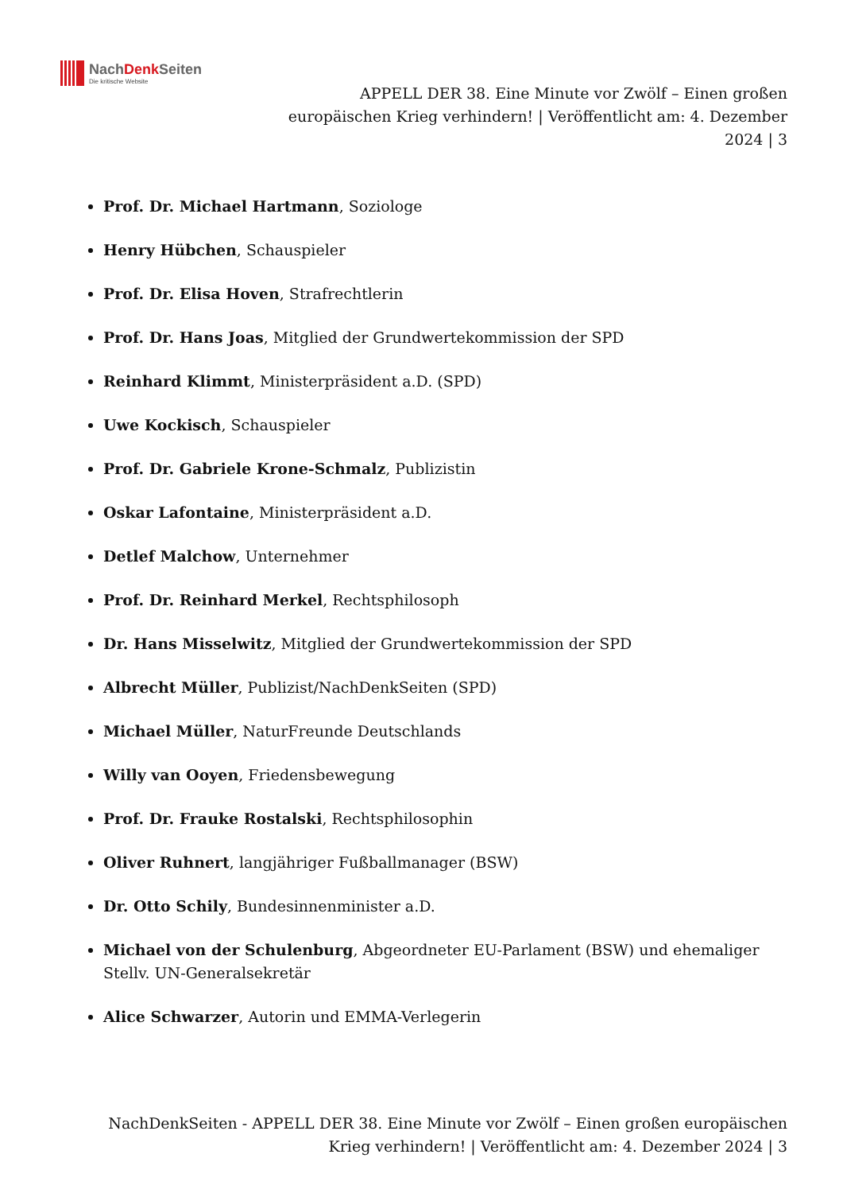NachDenk Seiten
Die kritische Website
APPELL DER 38. Eine Minute vor Zwölf – Einen großen europäischen Krieg verhindern! | Veröffentlicht am: 4. Dezember 2024 | 3
Prof. Dr. Michael Hartmann, Soziologe
Henry Hübchen, Schauspieler
Prof. Dr. Elisa Hoven, Strafrechtlerin
Prof. Dr. Hans Joas, Mitglied der Grundwertekommission der SPD
Reinhard Klimmt, Ministerpräsident a.D. (SPD)
Uwe Kockisch, Schauspieler
Prof. Dr. Gabriele Krone-Schmalz, Publizistin
Oskar Lafontaine, Ministerpräsident a.D.
Detlef Malchow, Unternehmer
Prof. Dr. Reinhard Merkel, Rechtsphilosoph
Dr. Hans Misselwitz, Mitglied der Grundwertekommission der SPD
Albrecht Müller, Publizist/NachDenkSeiten (SPD)
Michael Müller, NaturFreunde Deutschlands
Willy van Ooyen, Friedensbewegung
Prof. Dr. Frauke Rostalski, Rechtsphilosophin
Oliver Ruhnert, langjähriger Fußballmanager (BSW)
Dr. Otto Schily, Bundesinnenminister a.D.
Michael von der Schulenburg, Abgeordneter EU-Parlament (BSW) und ehemaliger Stellv. UN-Generalsekretär
Alice Schwarzer, Autorin und EMMA-Verlegerin
NachDenkSeiten - APPELL DER 38. Eine Minute vor Zwölf – Einen großen europäischen Krieg verhindern! | Veröffentlicht am: 4. Dezember 2024 | 3